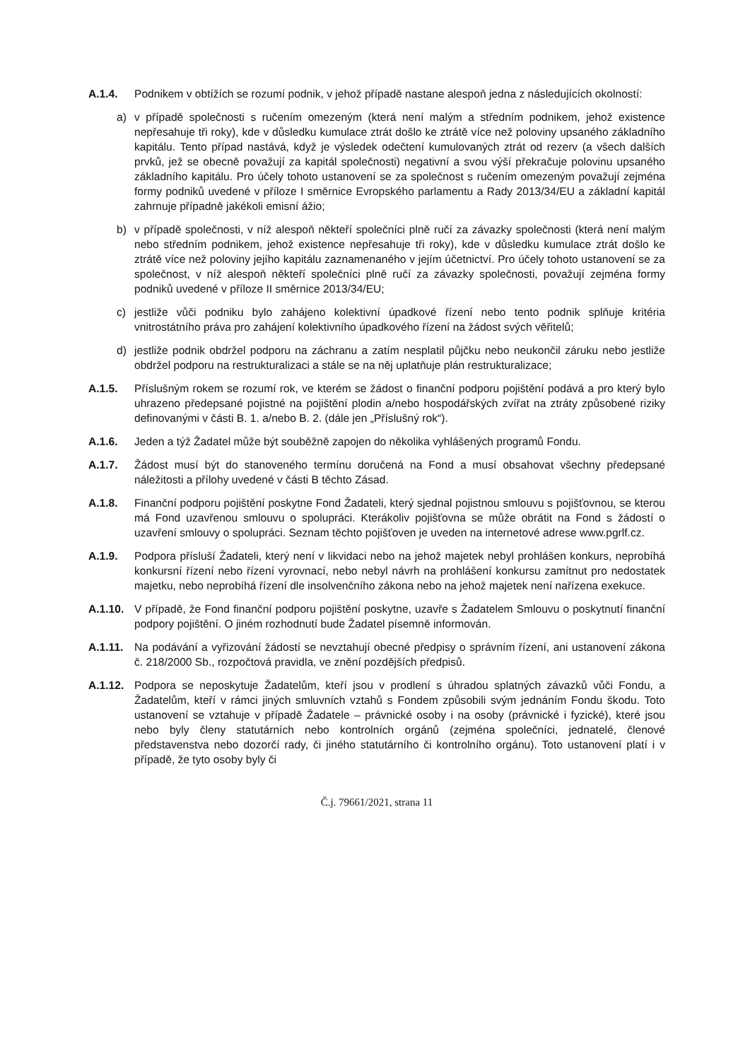A.1.4. Podnikem v obtížích se rozumí podnik, v jehož případě nastane alespoň jedna z následujících okolností:
a) v případě společnosti s ručením omezeným (která není malým a středním podnikem, jehož existence nepřesahuje tři roky), kde v důsledku kumulace ztrát došlo ke ztrátě více než poloviny upsaného základního kapitálu. Tento případ nastává, když je výsledek odečtení kumulovaných ztrát od rezerv (a všech dalších prvků, jež se obecně považují za kapitál společnosti) negativní a svou výší překračuje polovinu upsaného základního kapitálu. Pro účely tohoto ustanovení se za společnost s ručením omezeným považují zejména formy podniků uvedené v příloze I směrnice Evropského parlamentu a Rady 2013/34/EU a základní kapitál zahrnuje případně jakékoli emisní ážio;
b) v případě společnosti, v níž alespoň někteří společníci plně ručí za závazky společnosti (která není malým nebo středním podnikem, jehož existence nepřesahuje tři roky), kde v důsledku kumulace ztrát došlo ke ztrátě více než poloviny jejího kapitálu zaznamenaného v jejím účetnictví. Pro účely tohoto ustanovení se za společnost, v níž alespoň někteří společníci plně ručí za závazky společnosti, považují zejména formy podniků uvedené v příloze II směrnice 2013/34/EU;
c) jestliže vůči podniku bylo zahájeno kolektivní úpadkové řízení nebo tento podnik splňuje kritéria vnitrostátního práva pro zahájení kolektivního úpadkového řízení na žádost svých věřitelů;
d) jestliže podnik obdržel podporu na záchranu a zatím nesplatil půjčku nebo neukončil záruku nebo jestliže obdržel podporu na restrukturalizaci a stále se na něj uplatňuje plán restrukturalizace;
A.1.5. Příslušným rokem se rozumí rok, ve kterém se žádost o finanční podporu pojištění podává a pro který bylo uhrazeno předepsané pojistné na pojištění plodin a/nebo hospodářských zvířat na ztráty způsobené riziky definovanými v části B. 1. a/nebo B. 2. (dále jen „Příslušný rok“).
A.1.6. Jeden a týž Žadatel může být souběžně zapojen do několika vyhlášených programů Fondu.
A.1.7. Žádost musí být do stanoveného termínu doručená na Fond a musí obsahovat všechny předepsané náležitosti a přílohy uvedené v části B těchto Zásad.
A.1.8. Finanční podporu pojištění poskytne Fond Žadateli, který sjednal pojistnou smlouvu s pojišťovnou, se kterou má Fond uzavřenou smlouvu o spolupráci. Kterákoliv pojišťovna se může obrátit na Fond s žádostí o uzavření smlouvy o spolupráci. Seznam těchto pojišťoven je uveden na internetové adrese www.pgrlf.cz.
A.1.9. Podpora přísluší Žadateli, který není v likvidaci nebo na jehož majetek nebyl prohlášen konkurs, neprobíhá konkursní řízení nebo řízení vyrovnací, nebo nebyl návrh na prohlášení konkursu zamítnut pro nedostatek majetku, nebo neprobíhá řízení dle insolvenčního zákona nebo na jehož majetek není nařízena exekuce.
A.1.10.
V případě, že Fond finanční podporu pojištění poskytne, uzavře s Žadatelem Smlouvu o poskytnutí finanční podpory pojištění. O jiném rozhodnutí bude Žadatel písemně informován.
A.1.11.
Na podávání a vyřizování žádostí se nevztahují obecné předpisy o správním řízení, ani ustanovení zákona č. 218/2000 Sb., rozpočtová pravidla, ve znění pozdějších předpisů.
A.1.12.
Podpora se neposkytuje Žadatelům, kteří jsou v prodlení s úhradou splatných závazků vůči Fondu, a Žadatelům, kteří v rámci jiných smluvních vztahů s Fondem způsobili svým jednáním Fondu škodu. Toto ustanovení se vztahuje v případě Žadatele – právnické osoby i na osoby (právnické i fyzické), které jsou nebo byly členy statutárních nebo kontrolních orgánů (zejména společníci, jednatelé, členové představenstva nebo dozorčí rady, či jiného statutárního či kontrolního orgánu). Toto ustanovení platí i v případě, že tyto osoby byly či
Č.j. 79661/2021, strana 11